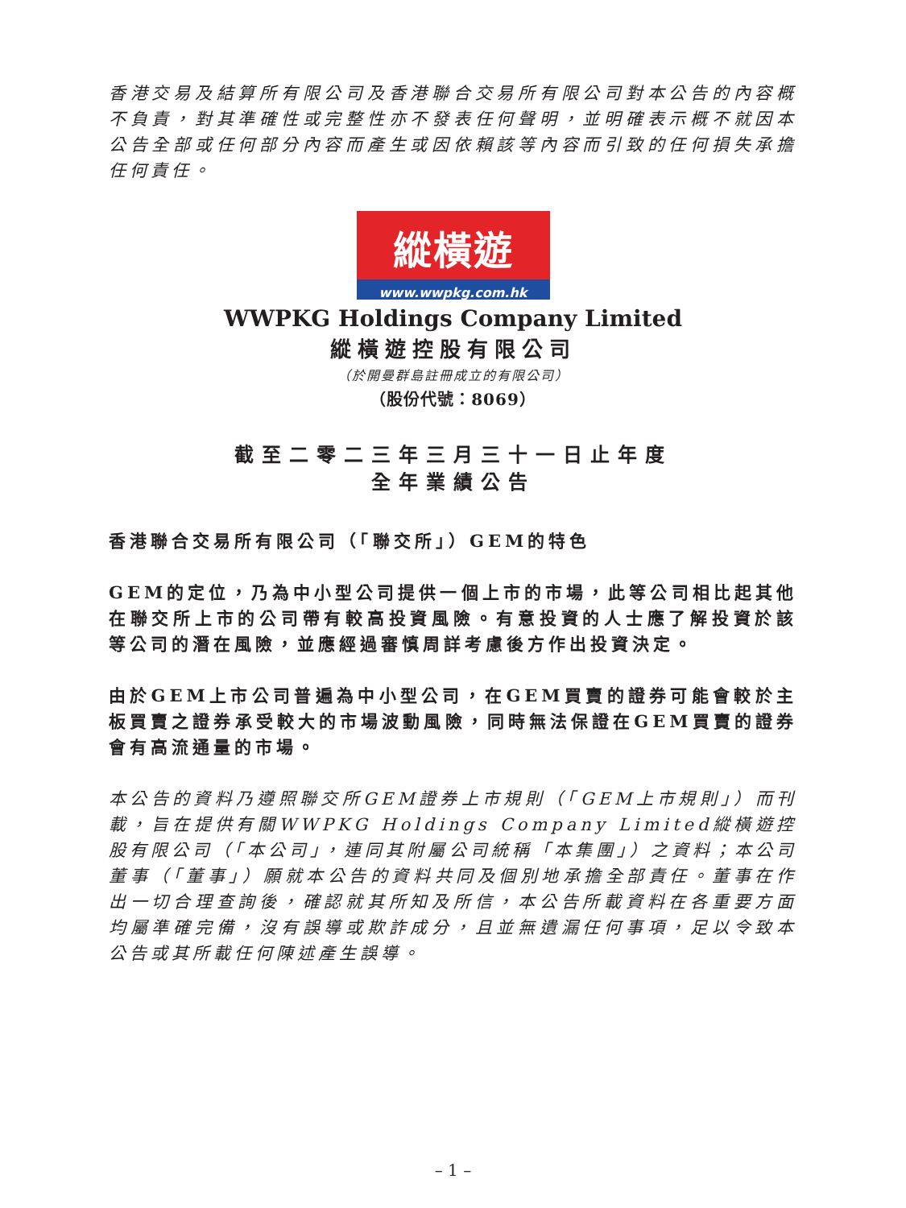香港交易及結算所有限公司及香港聯合交易所有限公司對本公告的內容概不負責，對其準確性或完整性亦不發表任何聲明，並明確表示概不就因本公告全部或任何部分內容而產生或因依賴該等內容而引致的任何損失承擔任何責任。
縱橫遊
www.wwpkg.com.hk
WWPKG Holdings Company Limited
縱橫遊控股有限公司
（於開曼群島註冊成立的有限公司）
（股份代號：8069）
截至二零二三年三月三十一日止年度
全年業績公告
香港聯合交易所有限公司（「聯交所」）GEM的特色
GEM的定位，乃為中小型公司提供一個上市的市場，此等公司相比起其他在聯交所上市的公司帶有較高投資風險。有意投資的人士應了解投資於該等公司的潛在風險，並應經過審慎周詳考慮後方作出投資決定。
由於GEM上市公司普遍為中小型公司，在GEM買賣的證券可能會較於主板買賣之證券承受較大的市場波動風險，同時無法保證在GEM買賣的證券會有高流通量的市場。
本公告的資料乃遵照聯交所GEM證券上市規則（「GEM上市規則」）而刊載，旨在提供有關WWPKG Holdings Company Limited縱橫遊控股有限公司（「本公司」，連同其附屬公司統稱「本集團」）之資料；本公司董事（「董事」）願就本公告的資料共同及個別地承擔全部責任。董事在作出一切合理查詢後，確認就其所知及所信，本公告所載資料在各重要方面均屬準確完備，沒有誤導或欺詐成分，且並無遺漏任何事項，足以令致本公告或其所載任何陳述產生誤導。
– 1 –